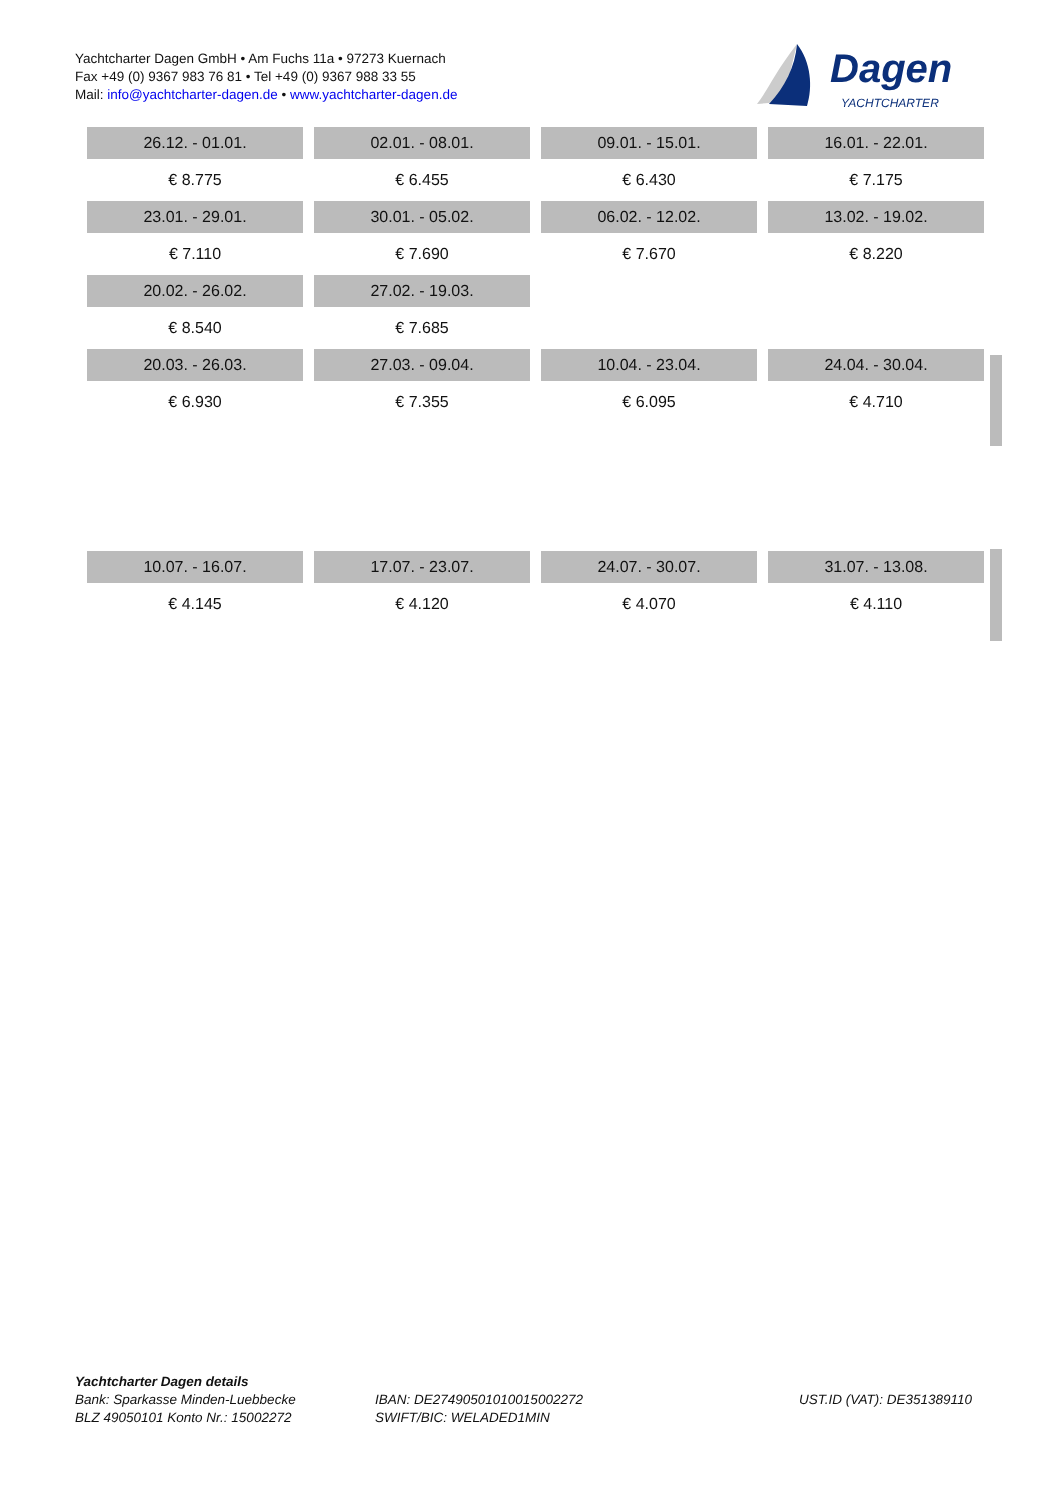Yachtcharter Dagen GmbH • Am Fuchs 11a • 97273 Kuernach
Fax +49 (0) 9367 983 76 81 • Tel +49 (0) 9367 988 33 55
Mail: info@yachtcharter-dagen.de • www.yachtcharter-dagen.de
Dagen
YACHTCHARTER
| 26.12. - 01.01. | 02.01. - 08.01. | 09.01. - 15.01. | 16.01. - 22.01. |
| € 8.775 | € 6.455 | € 6.430 | € 7.175 |
| 23.01. - 29.01. | 30.01. - 05.02. | 06.02. - 12.02. | 13.02. - 19.02. |
| € 7.110 | € 7.690 | € 7.670 | € 8.220 |
| 20.02. - 26.02. | 27.02. - 19.03. | | |
| € 8.540 | € 7.685 | | |
| 20.03. - 26.03. | 27.03. - 09.04. | 10.04. - 23.04. | 24.04. - 30.04. |
| € 6.930 | € 7.355 | € 6.095 | € 4.710 |
| 10.07. - 16.07. | 17.07. - 23.07. | 24.07. - 30.07. | 31.07. - 13.08. |
| € 4.145 | € 4.120 | € 4.070 | € 4.110 |
Yachtcharter Dagen details
Bank: Sparkasse Minden-Luebbecke
BLZ 49050101 Konto Nr.: 15002272
IBAN: DE27490501010015002272
SWIFT/BIC: WELADED1MIN
UST.ID (VAT): DE351389110